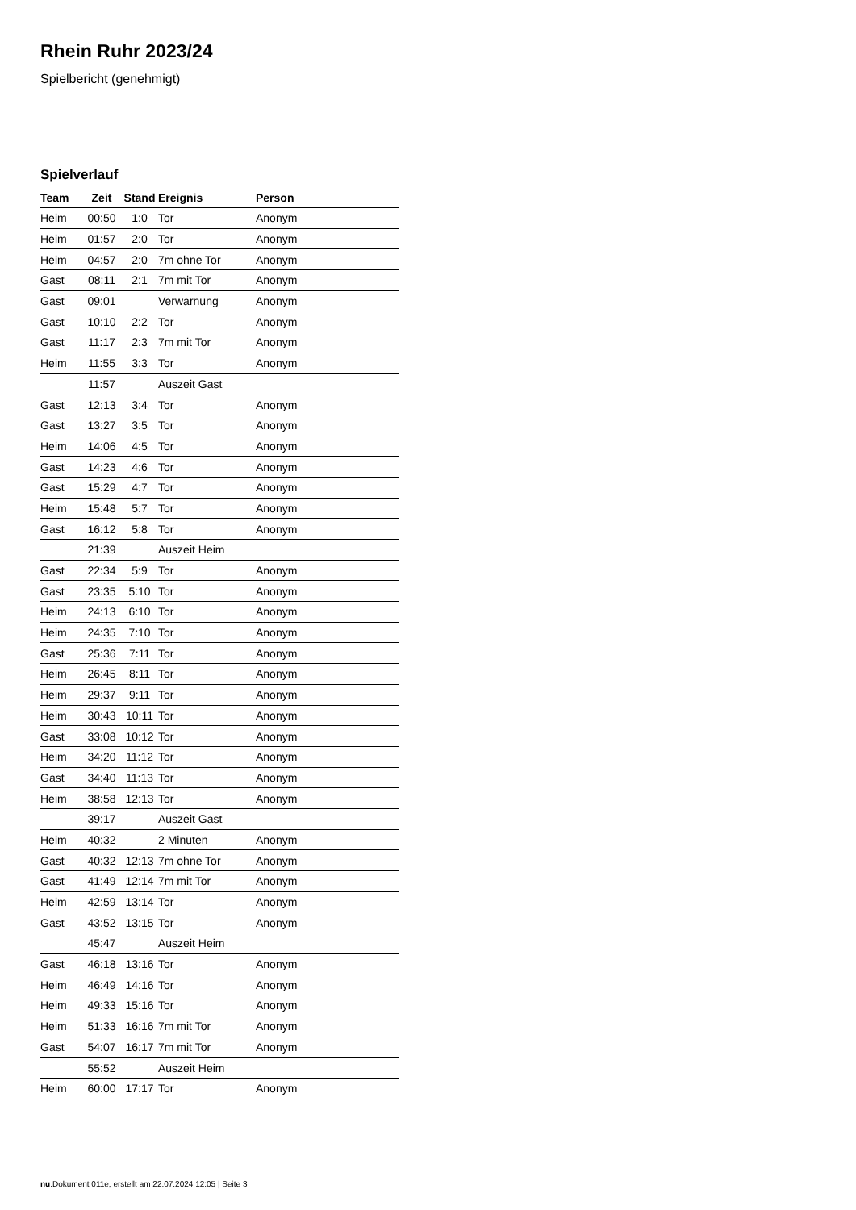Rhein Ruhr 2023/24
Spielbericht (genehmigt)
Spielverlauf
| Team | Zeit | Stand | Ereignis | Person |
| --- | --- | --- | --- | --- |
| Heim | 00:50 | 1:0 | Tor | Anonym |
| Heim | 01:57 | 2:0 | Tor | Anonym |
| Heim | 04:57 | 2:0 | 7m ohne Tor | Anonym |
| Gast | 08:11 | 2:1 | 7m mit Tor | Anonym |
| Gast | 09:01 | | Verwarnung | Anonym |
| Gast | 10:10 | 2:2 | Tor | Anonym |
| Gast | 11:17 | 2:3 | 7m mit Tor | Anonym |
| Heim | 11:55 | 3:3 | Tor | Anonym |
| | 11:57 | | Auszeit Gast | |
| Gast | 12:13 | 3:4 | Tor | Anonym |
| Gast | 13:27 | 3:5 | Tor | Anonym |
| Heim | 14:06 | 4:5 | Tor | Anonym |
| Gast | 14:23 | 4:6 | Tor | Anonym |
| Gast | 15:29 | 4:7 | Tor | Anonym |
| Heim | 15:48 | 5:7 | Tor | Anonym |
| Gast | 16:12 | 5:8 | Tor | Anonym |
| | 21:39 | | Auszeit Heim | |
| Gast | 22:34 | 5:9 | Tor | Anonym |
| Gast | 23:35 | 5:10 | Tor | Anonym |
| Heim | 24:13 | 6:10 | Tor | Anonym |
| Heim | 24:35 | 7:10 | Tor | Anonym |
| Gast | 25:36 | 7:11 | Tor | Anonym |
| Heim | 26:45 | 8:11 | Tor | Anonym |
| Heim | 29:37 | 9:11 | Tor | Anonym |
| Heim | 30:43 | 10:11 | Tor | Anonym |
| Gast | 33:08 | 10:12 | Tor | Anonym |
| Heim | 34:20 | 11:12 | Tor | Anonym |
| Gast | 34:40 | 11:13 | Tor | Anonym |
| Heim | 38:58 | 12:13 | Tor | Anonym |
| | 39:17 | | Auszeit Gast | |
| Heim | 40:32 | | 2 Minuten | Anonym |
| Gast | 40:32 | 12:13 | 7m ohne Tor | Anonym |
| Gast | 41:49 | 12:14 | 7m mit Tor | Anonym |
| Heim | 42:59 | 13:14 | Tor | Anonym |
| Gast | 43:52 | 13:15 | Tor | Anonym |
| | 45:47 | | Auszeit Heim | |
| Gast | 46:18 | 13:16 | Tor | Anonym |
| Heim | 46:49 | 14:16 | Tor | Anonym |
| Heim | 49:33 | 15:16 | Tor | Anonym |
| Heim | 51:33 | 16:16 | 7m mit Tor | Anonym |
| Gast | 54:07 | 16:17 | 7m mit Tor | Anonym |
| | 55:52 | | Auszeit Heim | |
| Heim | 60:00 | 17:17 | Tor | Anonym |
nu.Dokument 011e, erstellt am 22.07.2024 12:05 | Seite 3